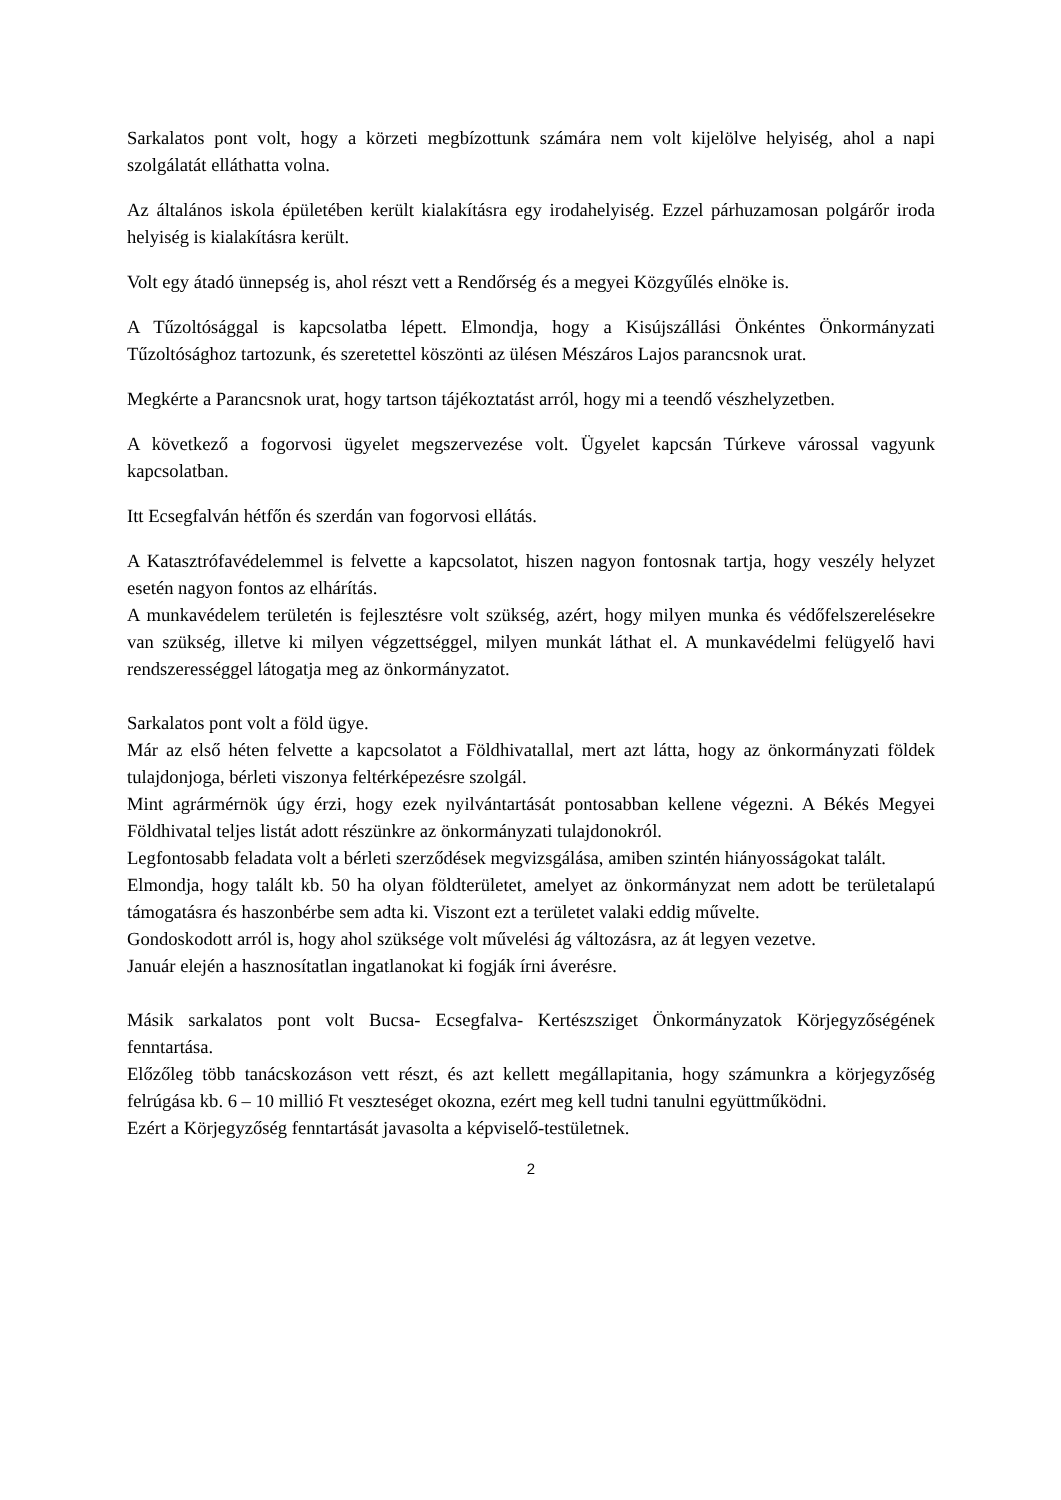Sarkalatos pont volt, hogy a körzeti megbízottunk számára nem volt kijelölve helyiség, ahol a napi szolgálatát elláthatta volna.
Az általános iskola épületében került kialakításra egy irodahelyiség. Ezzel párhuzamosan polgárőr iroda helyiség is kialakításra került.
Volt egy átadó ünnepség is, ahol részt vett a Rendőrség és a megyei Közgyűlés elnöke is.
A Tűzoltósággal is kapcsolatba lépett. Elmondja, hogy a Kisújszállási Önkéntes Önkormányzati Tűzoltósághoz tartozunk, és szeretettel köszönti az ülésen Mészáros Lajos parancsnok urat.
Megkérte a Parancsnok urat, hogy tartson tájékoztatást arról, hogy mi a teendő vészhelyzetben.
A következő a fogorvosi ügyelet megszervezése volt. Ügyelet kapcsán Túrkeve várossal vagyunk kapcsolatban.
Itt Ecsegfalván hétfőn és szerdán van fogorvosi ellátás.
A Katasztrófavédelemmel is felvette a kapcsolatot, hiszen nagyon fontosnak tartja, hogy veszély helyzet esetén nagyon fontos az elhárítás.
A munkavédelem területén is fejlesztésre volt szükség, azért, hogy milyen munka és védőfelszerelésekre van szükség, illetve ki milyen végzettséggel, milyen munkát láthat el. A munkavédelmi felügyelő havi rendszerességgel látogatja meg az önkormányzatot.
Sarkalatos pont volt a föld ügye.
Már az első héten felvette a kapcsolatot a Földhivatallal, mert azt látta, hogy az önkormányzati földek tulajdonjoga, bérleti viszonya feltérképezésre szolgál.
Mint agrármérnök úgy érzi, hogy ezek nyilvántartását pontosabban kellene végezni. A Békés Megyei Földhivatal teljes listát adott részünkre az önkormányzati tulajdonokról.
Legfontosabb feladata volt a bérleti szerződések megvizsgálása, amiben szintén hiányosságokat talált.
Elmondja, hogy talált kb. 50 ha olyan földterületet, amelyet az önkormányzat nem adott be területalapú támogatásra és haszonbérbe sem adta ki. Viszont ezt a területet valaki eddig művelte.
Gondoskodott arról is, hogy ahol szüksége volt művelési ág változásra, az át legyen vezetve.
Január elején a hasznosítatlan ingatlanokat ki fogják írni áverésre.
Másik sarkalatos pont volt Bucsa- Ecsegfalva- Kertészsziget Önkormányzatok Körjegyzőségének fenntartása.
Előzőleg több tanácskozáson vett részt, és azt kellett megállapitania, hogy számunkra a körjegyzőség felrúgása kb. 6 – 10 millió Ft veszteséget okozna, ezért meg kell tudni tanulni együttműködni.
Ezért a Körjegyzőség fenntartását javasolta a képviselő-testületnek.
2